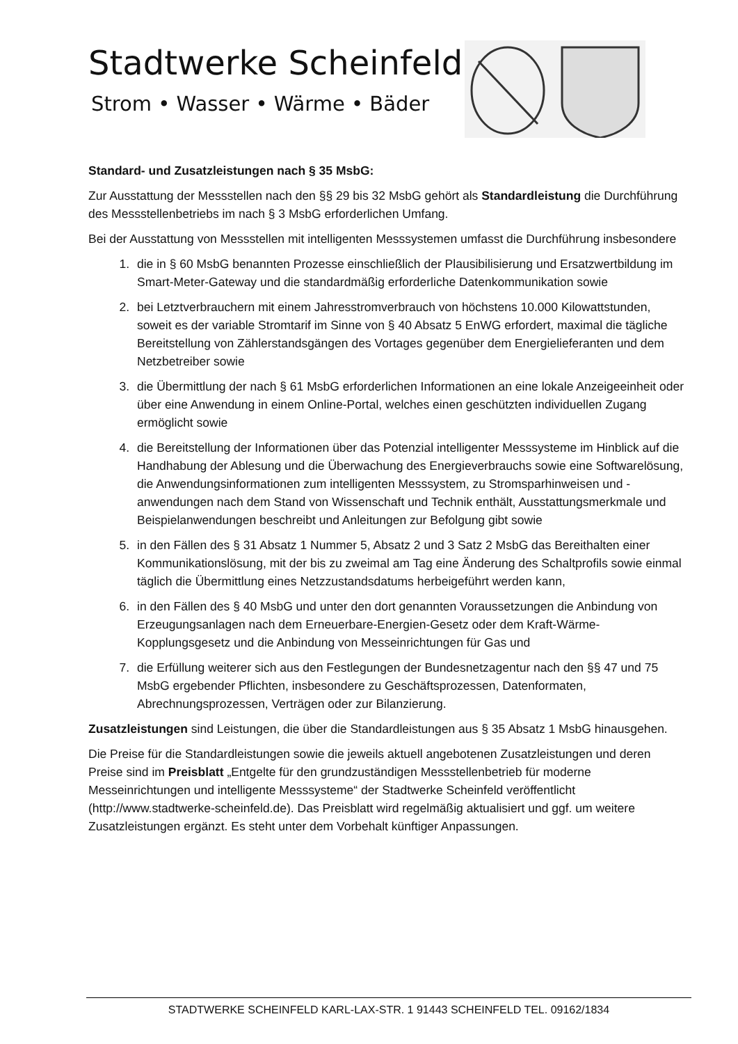Stadtwerke Scheinfeld
Strom • Wasser • Wärme • Bäder
Standard- und Zusatzleistungen nach § 35 MsbG:
Zur Ausstattung der Messstellen nach den §§ 29 bis 32 MsbG gehört als Standardleistung die Durchführung des Messstellenbetriebs im nach § 3 MsbG erforderlichen Umfang.
Bei der Ausstattung von Messstellen mit intelligenten Messsystemen umfasst die Durchführung insbesondere
1. die in § 60 MsbG benannten Prozesse einschließlich der Plausibilisierung und Ersatzwertbildung im Smart-Meter-Gateway und die standardmäßig erforderliche Datenkommunikation sowie
2. bei Letztverbrauchern mit einem Jahresstromverbrauch von höchstens 10.000 Kilowattstunden, soweit es der variable Stromtarif im Sinne von § 40 Absatz 5 EnWG erfordert, maximal die tägliche Bereitstellung von Zählerstandsgängen des Vortages gegenüber dem Energielieferanten und dem Netzbetreiber sowie
3. die Übermittlung der nach § 61 MsbG erforderlichen Informationen an eine lokale Anzeigeeinheit oder über eine Anwendung in einem Online-Portal, welches einen geschützten individuellen Zugang ermöglicht sowie
4. die Bereitstellung der Informationen über das Potenzial intelligenter Messsysteme im Hinblick auf die Handhabung der Ablesung und die Überwachung des Energieverbrauchs sowie eine Softwarelösung, die Anwendungsinformationen zum intelligenten Messsystem, zu Stromsparhinweisen und -anwendungen nach dem Stand von Wissenschaft und Technik enthält, Ausstattungsmerkmale und Beispielanwendungen beschreibt und Anleitungen zur Befolgung gibt sowie
5. in den Fällen des § 31 Absatz 1 Nummer 5, Absatz 2 und 3 Satz 2 MsbG das Bereithalten einer Kommunikationslösung, mit der bis zu zweimal am Tag eine Änderung des Schaltprofils sowie einmal täglich die Übermittlung eines Netzzustandsdatums herbeigeführt werden kann,
6. in den Fällen des § 40 MsbG und unter den dort genannten Voraussetzungen die Anbindung von Erzeugungsanlagen nach dem Erneuerbare-Energien-Gesetz oder dem Kraft-Wärme-Kopplungsgesetz und die Anbindung von Messeinrichtungen für Gas und
7. die Erfüllung weiterer sich aus den Festlegungen der Bundesnetzagentur nach den §§ 47 und 75 MsbG ergebender Pflichten, insbesondere zu Geschäftsprozessen, Datenformaten, Abrechnungsprozessen, Verträgen oder zur Bilanzierung.
Zusatzleistungen sind Leistungen, die über die Standardleistungen aus § 35 Absatz 1 MsbG hinausgehen.
Die Preise für die Standardleistungen sowie die jeweils aktuell angebotenen Zusatzleistungen und deren Preise sind im Preisblatt „Entgelte für den grundzuständigen Messstellenbetrieb für moderne Messeinrichtungen und intelligente Messsysteme“ der Stadtwerke Scheinfeld veröffentlicht (http://www.stadtwerke-scheinfeld.de). Das Preisblatt wird regelmäßig aktualisiert und ggf. um weitere Zusatzleistungen ergänzt. Es steht unter dem Vorbehalt künftiger Anpassungen.
STADTWERKE SCHEINFELD KARL-LAX-STR. 1 91443 SCHEINFELD TEL. 09162/1834